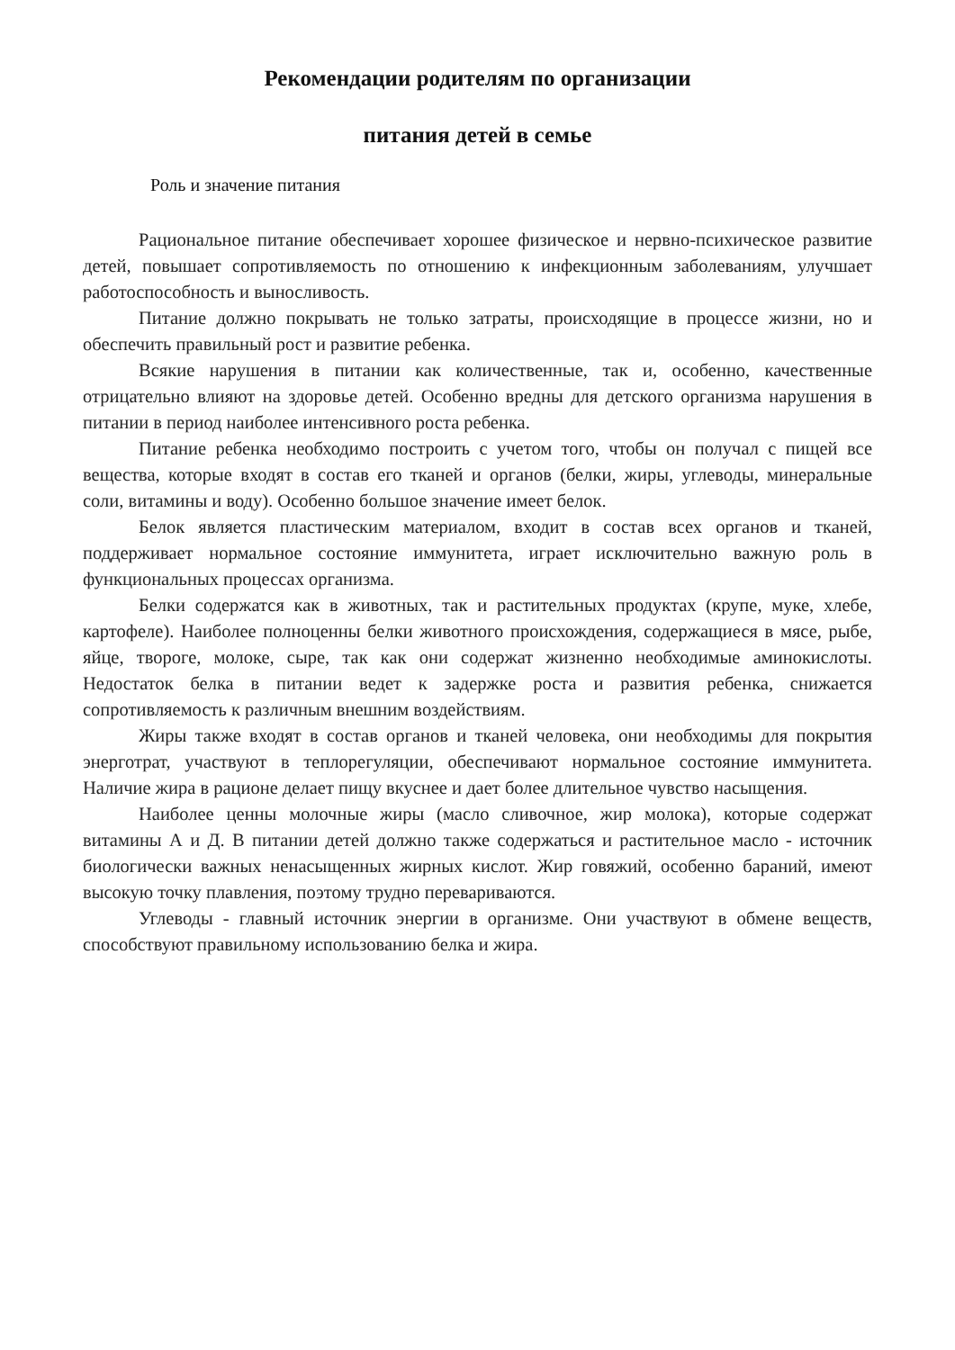Рекомендации родителям по организации
питания детей в семье
Роль и значение питания
Рациональное питание обеспечивает хорошее физическое и нервно-психическое развитие детей, повышает сопротивляемость по отношению к инфекционным заболеваниям, улучшает работоспособность и выносливость.
Питание должно покрывать не только затраты, происходящие в процессе жизни, но и обеспечить правильный рост и развитие ребенка.
Всякие нарушения в питании как количественные, так и, особенно, качественные отрицательно влияют на здоровье детей. Особенно вредны для детского организма нарушения в питании в период наиболее интенсивного роста ребенка.
Питание ребенка необходимо построить с учетом того, чтобы он получал с пищей все вещества, которые входят в состав его тканей и органов (белки, жиры, углеводы, минеральные соли, витамины и воду). Особенно большое значение имеет белок.
Белок является пластическим материалом, входит в состав всех органов и тканей, поддерживает нормальное состояние иммунитета, играет исключительно важную роль в функциональных процессах организма.
Белки содержатся как в животных, так и растительных продуктах (крупе, муке, хлебе, картофеле). Наиболее полноценны белки животного происхождения, содержащиеся в мясе, рыбе, яйце, твороге, молоке, сыре, так как они содержат жизненно необходимые аминокислоты. Недостаток белка в питании ведет к задержке роста и развития ребенка, снижается сопротивляемость к различным внешним воздействиям.
Жиры также входят в состав органов и тканей человека, они необходимы для покрытия энерготрат, участвуют в теплорегуляции, обеспечивают нормальное состояние иммунитета. Наличие жира в рационе делает пищу вкуснее и дает более длительное чувство насыщения.
Наиболее ценны молочные жиры (масло сливочное, жир молока), которые содержат витамины А и Д. В питании детей должно также содержаться и растительное масло - источник биологически важных ненасыщенных жирных кислот. Жир говяжий, особенно бараний, имеют высокую точку плавления, поэтому трудно перевариваются.
Углеводы - главный источник энергии в организме. Они участвуют в обмене веществ, способствуют правильному использованию белка и жира.